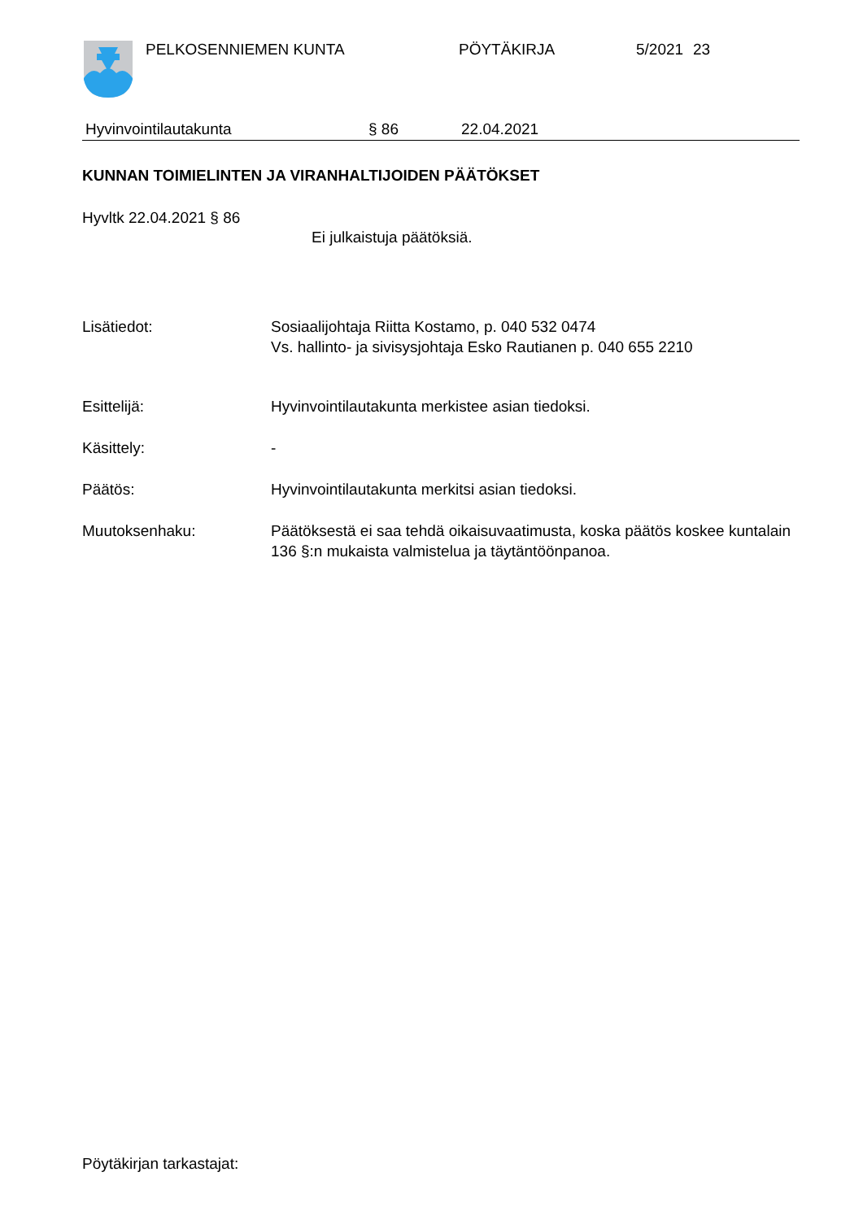PELKOSENNIEMEN KUNTA PÖYTÄKIRJA 5/2021 23
Hyvinvointilautakunta § 86 22.04.2021
KUNNAN TOIMIELINTEN JA VIRANHALTIJOIDEN PÄÄTÖKSET
Hyvltk 22.04.2021 § 86
Ei julkaistuja päätöksiä.
Lisätiedot: Sosiaalijohtaja Riitta Kostamo, p. 040 532 0474
Vs. hallinto- ja sivisysjohtaja Esko Rautianen p. 040 655 2210
Esittelijä: Hyvinvointilautakunta merkistee asian tiedoksi.
Käsittely: -
Päätös: Hyvinvointilautakunta merkitsi asian tiedoksi.
Muutoksenhaku: Päätöksestä ei saa tehdä oikaisuvaatimusta, koska päätös koskee kuntalain 136 §:n mukaista valmistelua ja täytäntöönpanoa.
Pöytäkirjan tarkastajat: